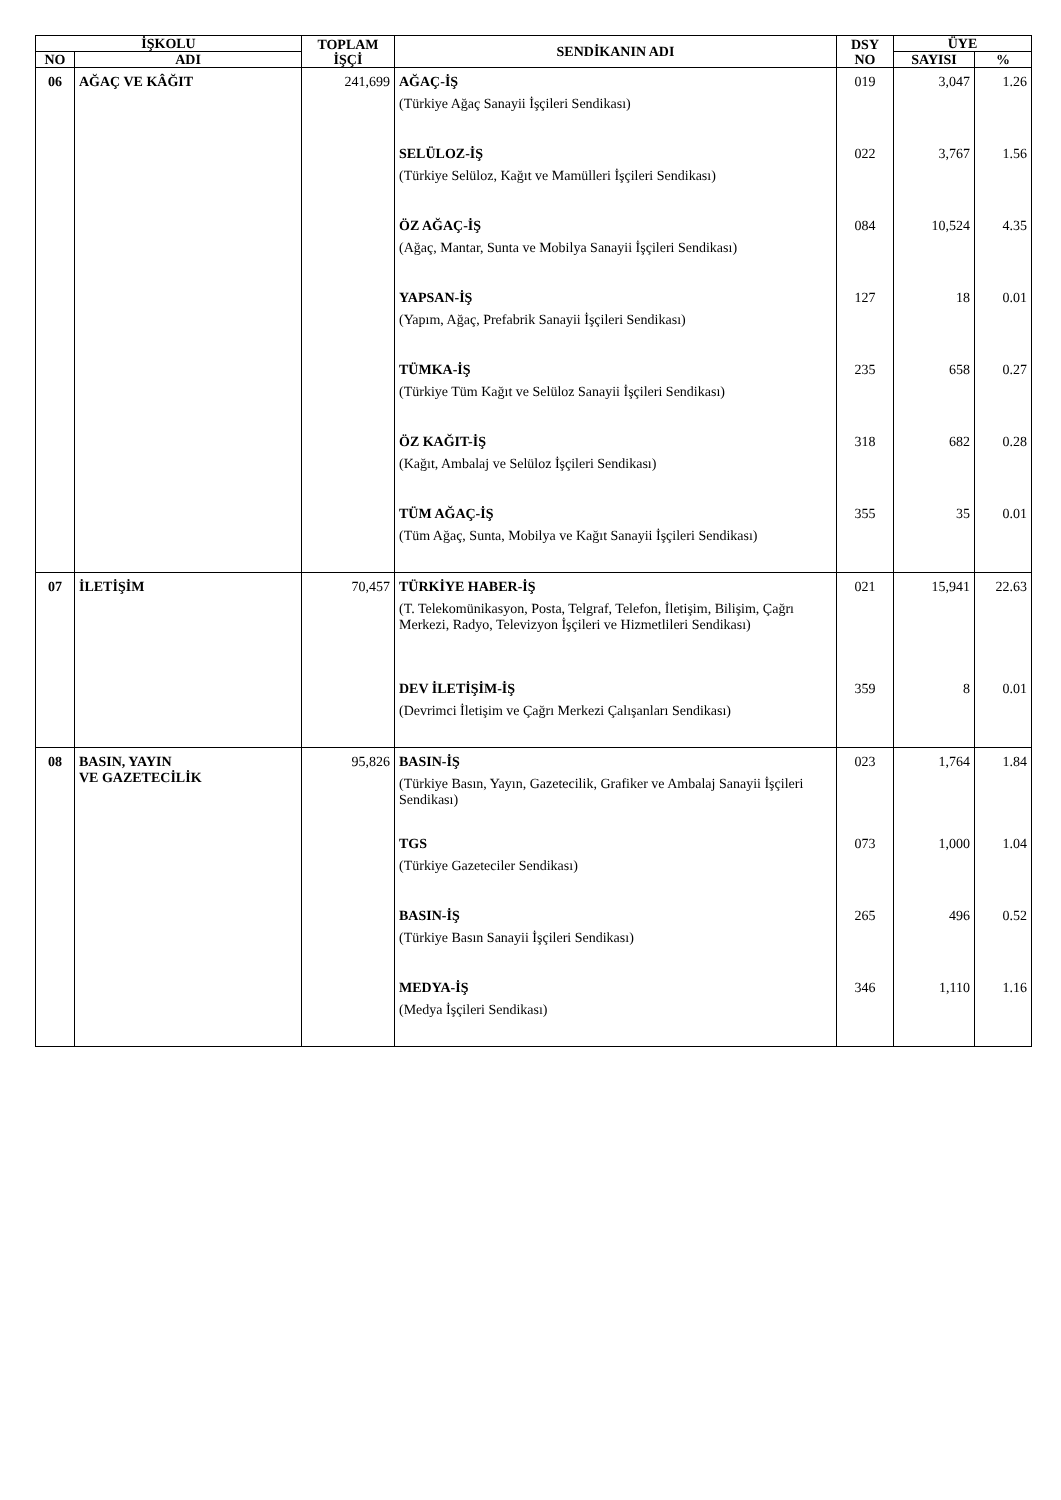| İŞKOLU | | TOPLAM İŞÇİ | SENDİKANIN ADI | DSY NO | ÜYE | |
| --- | --- | --- | --- | --- | --- | --- |
| NO | ADI | | | | SAYISI | % |
| 06 | AĞAÇ VE KÂĞIT | 241,699 | AĞAÇ-İŞ (Türkiye Ağaç Sanayii İşçileri Sendikası) | 019 | 3,047 | 1.26 |
| | | | SELÜLOZ-İŞ (Türkiye Selüloz, Kağıt ve Mamülleri İşçileri Sendikası) | 022 | 3,767 | 1.56 |
| | | | ÖZ AĞAÇ-İŞ (Ağaç, Mantar, Sunta ve Mobilya Sanayii İşçileri Sendikası) | 084 | 10,524 | 4.35 |
| | | | YAPSAN-İŞ (Yapım, Ağaç, Prefabrik Sanayii İşçileri Sendikası) | 127 | 18 | 0.01 |
| | | | TÜMKA-İŞ (Türkiye Tüm Kağıt ve Selüloz Sanayii İşçileri Sendikası) | 235 | 658 | 0.27 |
| | | | ÖZ KAĞIT-İŞ (Kağıt, Ambalaj ve Selüloz İşçileri Sendikası) | 318 | 682 | 0.28 |
| | | | TÜM AĞAÇ-İŞ (Tüm Ağaç, Sunta, Mobilya ve Kağıt Sanayii İşçileri Sendikası) | 355 | 35 | 0.01 |
| 07 | İLETİŞİM | 70,457 | TÜRKİYE HABER-İŞ (T. Telekomünikasyon, Posta, Telgraf, Telefon, İletişim, Bilişim, Çağrı Merkezi, Radyo, Televizyon İşçileri ve Hizmetlileri Sendikası) | 021 | 15,941 | 22.63 |
| | | | DEV İLETİŞİM-İŞ (Devrimci İletişim ve Çağrı Merkezi Çalışanları Sendikası) | 359 | 8 | 0.01 |
| 08 | BASIN, YAYIN VE GAZETECİLİK | 95,826 | BASIN-İŞ (Türkiye Basın, Yayın, Gazetecilik, Grafiker ve Ambalaj Sanayii İşçileri Sendikası) | 023 | 1,764 | 1.84 |
| | | | TGS (Türkiye Gazeteciler Sendikası) | 073 | 1,000 | 1.04 |
| | | | BASIN-İŞ (Türkiye Basın Sanayii İşçileri Sendikası) | 265 | 496 | 0.52 |
| | | | MEDYA-İŞ (Medya İşçileri Sendikası) | 346 | 1,110 | 1.16 |